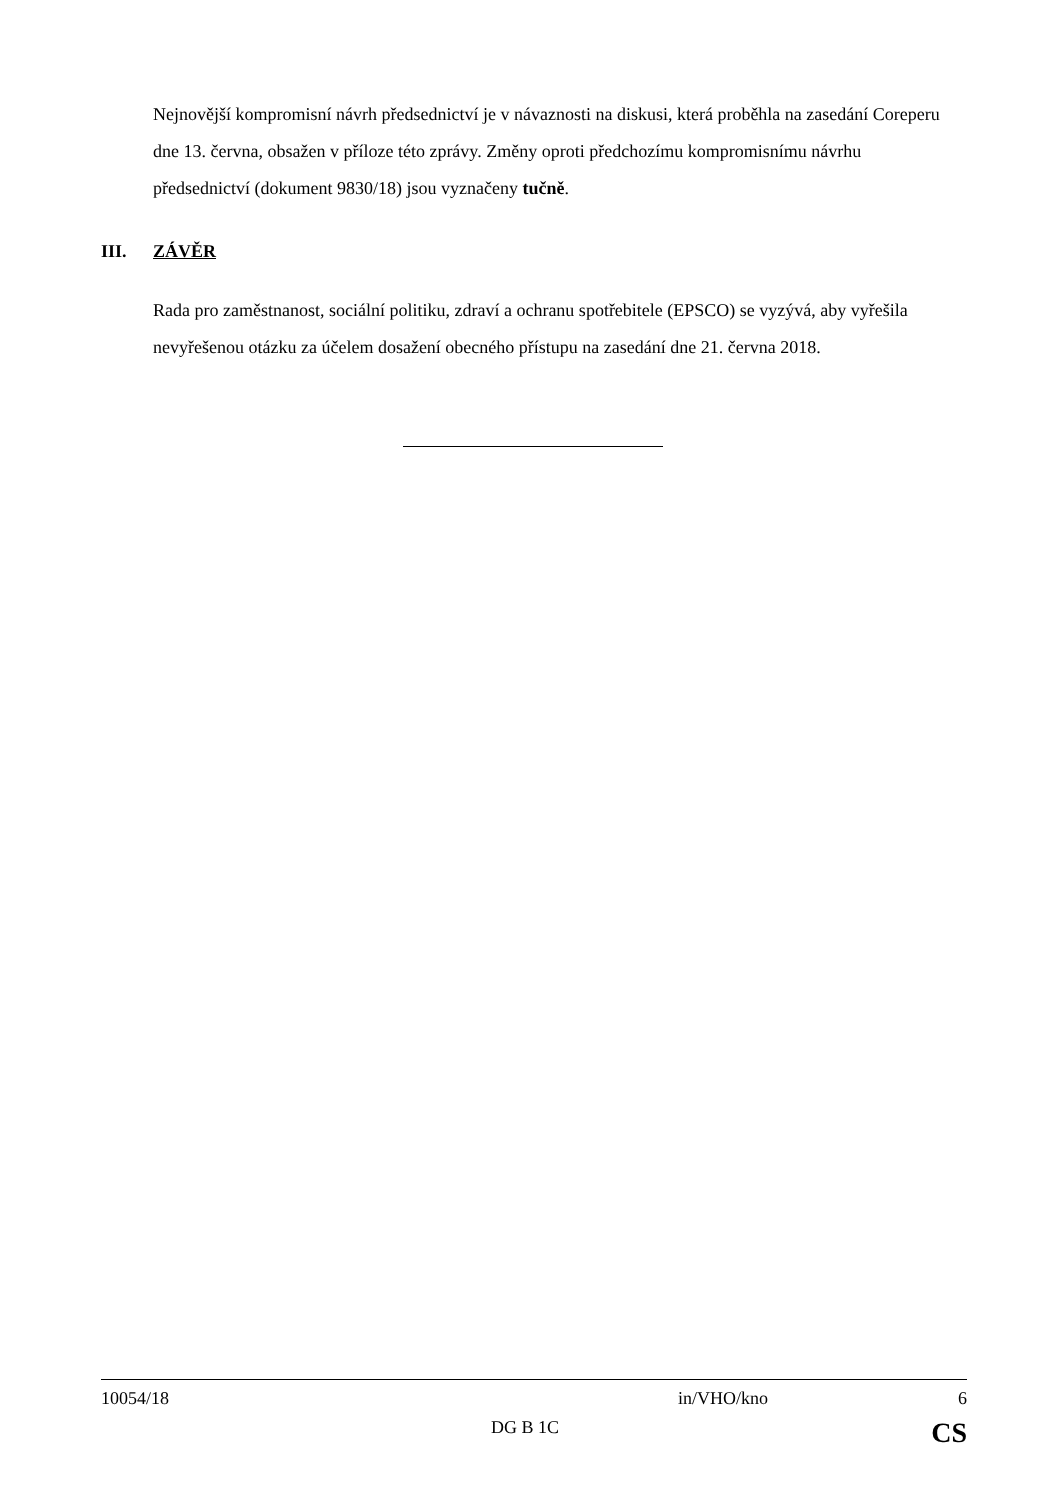Nejnovější kompromisní návrh předsednictví je v návaznosti na diskusi, která proběhla na zasedání Coreperu dne 13. června, obsažen v příloze této zprávy. Změny oproti předchozímu kompromisnímu návrhu předsednictví (dokument 9830/18) jsou vyznačeny tučně.
III. ZÁVĚR
Rada pro zaměstnanost, sociální politiku, zdraví a ochranu spotřebitele (EPSCO) se vyzývá, aby vyřešila nevyřešenou otázku za účelem dosažení obecného přístupu na zasedání dne 21. června 2018.
10054/18 in/VHO/kno 6
DG B 1C CS